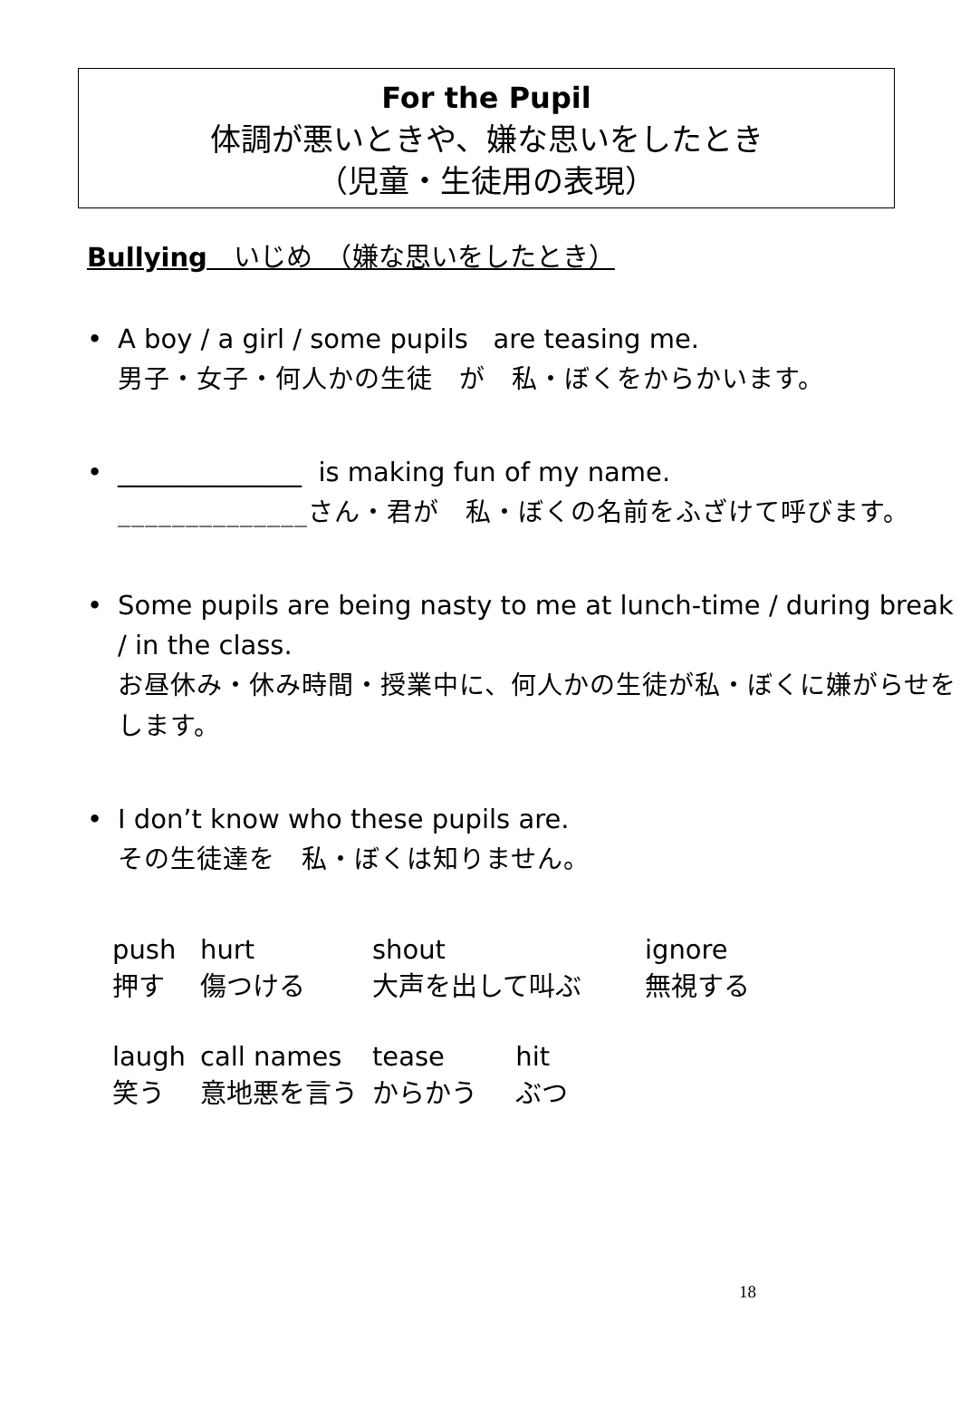For the Pupil
体調が悪いときや、嫌な思いをしたとき
（児童・生徒用の表現）
Bullying　いじめ　（嫌な思いをしたとき）
A boy / a girl / some pupils are teasing me.
男子・女子・何人かの生徒　が　私・ぼくをからかいます。
______________ is making fun of my name.
______________さん・君が　私・ぼくの名前をふざけて呼びます。
Some pupils are being nasty to me at lunch-time / during break / in the class.
お昼休み・休み時間・授業中に、何人かの生徒が私・ぼくに嫌がらせをします。
I don’t know who these pupils are.
その生徒達を　私・ぼくは知りません。
| push 押す | hurt 傷つける | shout 大声を出して叫ぶ | | ignore 無視する |
| laugh 笑う | call names 意地悪を言う | tease からかう | hit ぶつ | |
18